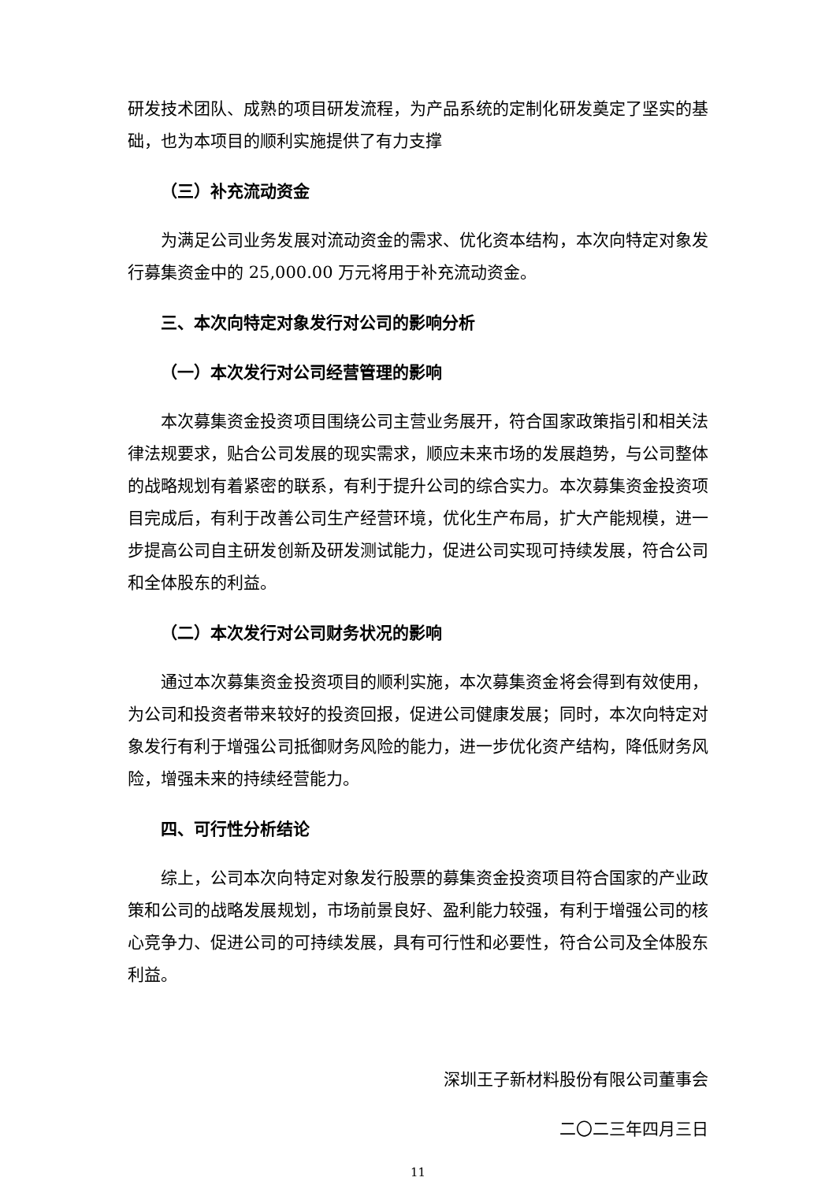研发技术团队、成熟的项目研发流程，为产品系统的定制化研发奠定了坚实的基础，也为本项目的顺利实施提供了有力支撑
（三）补充流动资金
为满足公司业务发展对流动资金的需求、优化资本结构，本次向特定对象发行募集资金中的 25,000.00 万元将用于补充流动资金。
三、本次向特定对象发行对公司的影响分析
（一）本次发行对公司经营管理的影响
本次募集资金投资项目围绕公司主营业务展开，符合国家政策指引和相关法律法规要求，贴合公司发展的现实需求，顺应未来市场的发展趋势，与公司整体的战略规划有着紧密的联系，有利于提升公司的综合实力。本次募集资金投资项目完成后，有利于改善公司生产经营环境，优化生产布局，扩大产能规模，进一步提高公司自主研发创新及研发测试能力，促进公司实现可持续发展，符合公司和全体股东的利益。
（二）本次发行对公司财务状况的影响
通过本次募集资金投资项目的顺利实施，本次募集资金将会得到有效使用，为公司和投资者带来较好的投资回报，促进公司健康发展；同时，本次向特定对象发行有利于增强公司抵御财务风险的能力，进一步优化资产结构，降低财务风险，增强未来的持续经营能力。
四、可行性分析结论
综上，公司本次向特定对象发行股票的募集资金投资项目符合国家的产业政策和公司的战略发展规划，市场前景良好、盈利能力较强，有利于增强公司的核心竞争力、促进公司的可持续发展，具有可行性和必要性，符合公司及全体股东利益。
深圳王子新材料股份有限公司董事会
二〇二三年四月三日
11